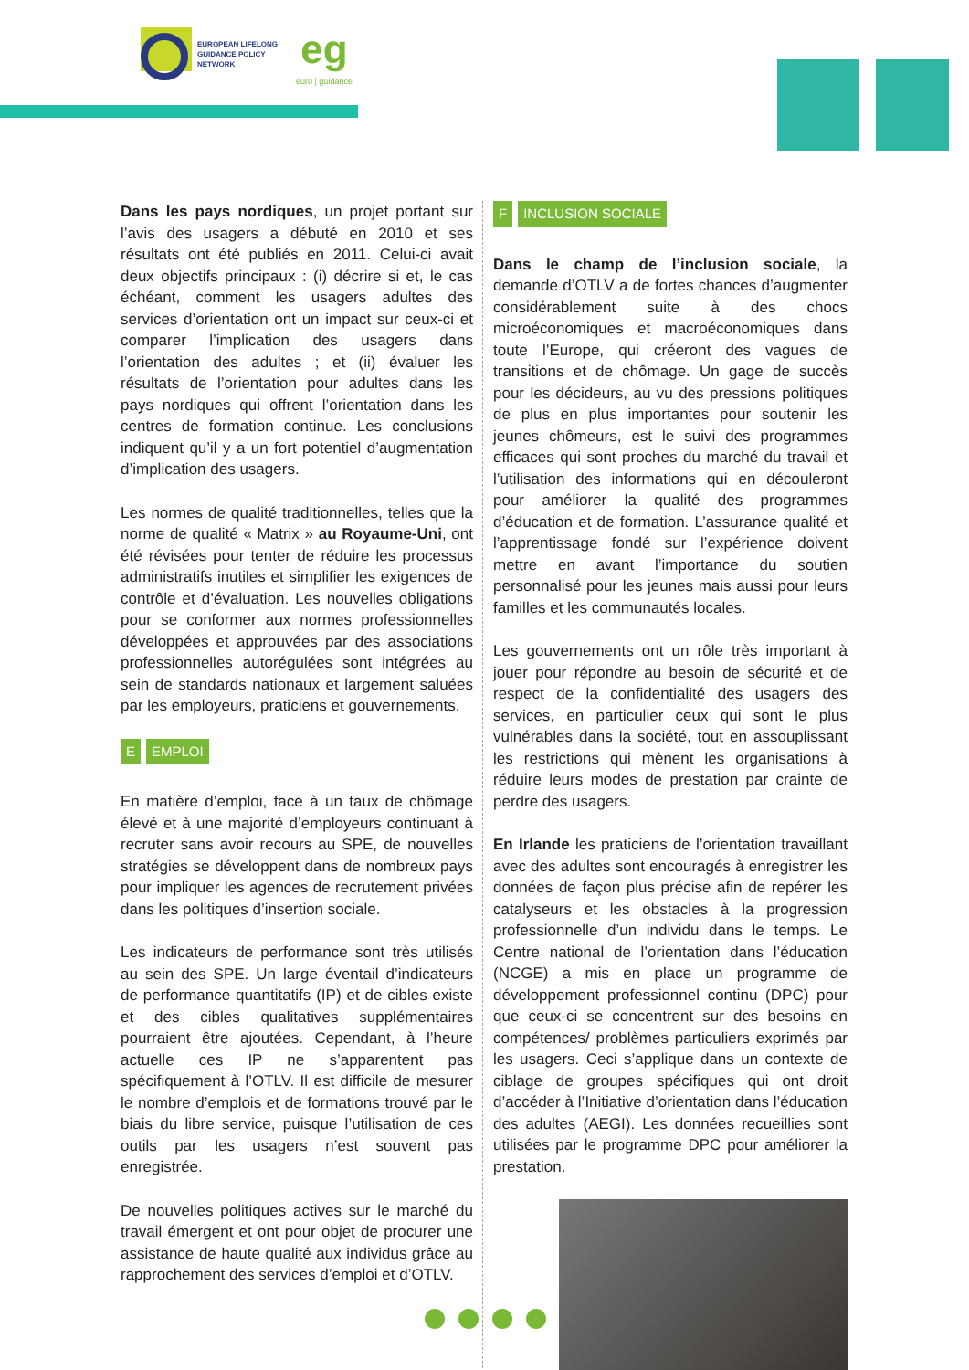EUROPEAN LIFELONG
GUIDANCE POLICY
NETWORK
eg
euro | guidance
Dans les pays nordiques, un projet portant sur l’avis des usagers a débuté en 2010 et ses résultats ont été publiés en 2011. Celui-ci avait deux objectifs principaux : (i) décrire si et, le cas échéant, comment les usagers adultes des services d’orientation ont un impact sur ceux-ci et comparer l’implication des usagers dans l’orientation des adultes ; et (ii) évaluer les résultats de l’orientation pour adultes dans les pays nordiques qui offrent l’orientation dans les centres de formation continue. Les conclusions indiquent qu’il y a un fort potentiel d’augmentation d’implication des usagers.
Les normes de qualité traditionnelles, telles que la norme de qualité « Matrix » au Royaume-Uni, ont été révisées pour tenter de réduire les processus administratifs inutiles et simplifier les exigences de contrôle et d’évaluation. Les nouvelles obligations pour se conformer aux normes professionnelles développées et approuvées par des associations professionnelles autorégulées sont intégrées au sein de standards nationaux et largement saluées par les employeurs, praticiens et gouvernements.
E EMPLOI
En matière d’emploi, face à un taux de chômage élevé et à une majorité d’employeurs continuant à recruter sans avoir recours au SPE, de nouvelles stratégies se développent dans de nombreux pays pour impliquer les agences de recrutement privées dans les politiques d’insertion sociale.
Les indicateurs de performance sont très utilisés au sein des SPE. Un large éventail d’indicateurs de performance quantitatifs (IP) et de cibles existe et des cibles qualitatives supplémentaires pourraient être ajoutées. Cependant, à l’heure actuelle ces IP ne s’apparentent pas spécifiquement à l’OTLV. Il est difficile de mesurer le nombre d’emplois et de formations trouvé par le biais du libre service, puisque l’utilisation de ces outils par les usagers n’est souvent pas enregistrée.
De nouvelles politiques actives sur le marché du travail émergent et ont pour objet de procurer une assistance de haute qualité aux individus grâce au rapprochement des services d’emploi et d’OTLV.
F INCLUSION SOCIALE
Dans le champ de l’inclusion sociale, la demande d’OTLV a de fortes chances d’augmenter considérablement suite à des chocs microéconomiques et macroéconomiques dans toute l’Europe, qui créeront des vagues de transitions et de chômage. Un gage de succès pour les décideurs, au vu des pressions politiques de plus en plus importantes pour soutenir les jeunes chômeurs, est le suivi des programmes efficaces qui sont proches du marché du travail et l’utilisation des informations qui en découleront pour améliorer la qualité des programmes d’éducation et de formation. L’assurance qualité et l’apprentissage fondé sur l’expérience doivent mettre en avant l’importance du soutien personnalisé pour les jeunes mais aussi pour leurs familles et les communautés locales.
Les gouvernements ont un rôle très important à jouer pour répondre au besoin de sécurité et de respect de la confidentialité des usagers des services, en particulier ceux qui sont le plus vulnérables dans la société, tout en assouplissant les restrictions qui mènent les organisations à réduire leurs modes de prestation par crainte de perdre des usagers.
En Irlande les praticiens de l’orientation travaillant avec des adultes sont encouragés à enregistrer les données de façon plus précise afin de repérer les catalyseurs et les obstacles à la progression professionnelle d’un individu dans le temps. Le Centre national de l’orientation dans l’éducation (NCGE) a mis en place un programme de développement professionnel continu (DPC) pour que ceux-ci se concentrent sur des besoins en compétences/ problèmes particuliers exprimés par les usagers. Ceci s’applique dans un contexte de ciblage de groupes spécifiques qui ont droit d’accéder à l’Initiative d’orientation dans l’éducation des adultes (AEGI). Les données recueillies sont utilisées par le programme DPC pour améliorer la prestation.